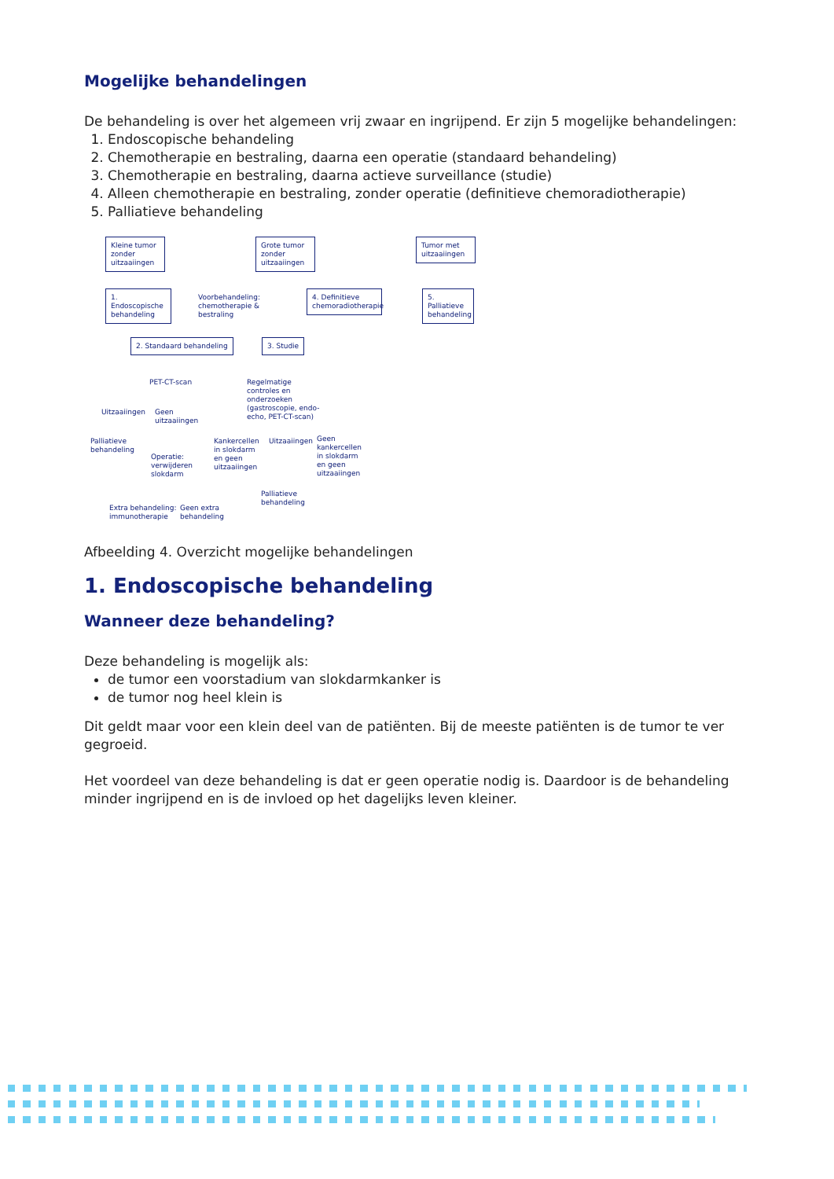Mogelijke behandelingen
De behandeling is over het algemeen vrij zwaar en ingrijpend. Er zijn 5 mogelijke behandelingen:
1. Endoscopische behandeling
2. Chemotherapie en bestraling, daarna een operatie (standaard behandeling)
3. Chemotherapie en bestraling, daarna actieve surveillance (studie)
4. Alleen chemotherapie en bestraling, zonder operatie (definitieve chemoradiotherapie)
5. Palliatieve behandeling
Kleine tumor zonder uitzaaiingen
Grote tumor zonder uitzaaiingen
Tumor met uitzaaiingen
1. Endoscopische behandeling
Voorbehandeling:
chemotherapie &
bestraling
4. Definitieve chemoradiotherapie
5. Palliatieve behandeling
2. Standaard behandeling 3. Studie
PET-CT-scan
Regelmatige controles en onderzoeken (gastroscopie, endo-echo, PET-CT-scan)
Uitzaaiingen
Geen
uitzaaiingen
Palliatieve
behandeling
Operatie:
verwijderen
slokdarm
Kankercellen
in slokdarm
en geen
uitzaaiingen
Uitzaaiingen
Geen
kankercellen
in slokdarm
en geen
uitzaaiingen
Extra behandeling:
immunotherapie
Geen extra
behandeling
Palliatieve
behandeling
Afbeelding 4. Overzicht mogelijke behandelingen
1. Endoscopische behandeling
Wanneer deze behandeling?
Deze behandeling is mogelijk als:
de tumor een voorstadium van slokdarmkanker is
de tumor nog heel klein is
Dit geldt maar voor een klein deel van de patiënten. Bij de meeste patiënten is de tumor te ver gegroeid.
Het voordeel van deze behandeling is dat er geen operatie nodig is. Daardoor is de behandeling minder ingrijpend en is de invloed op het dagelijks leven kleiner.